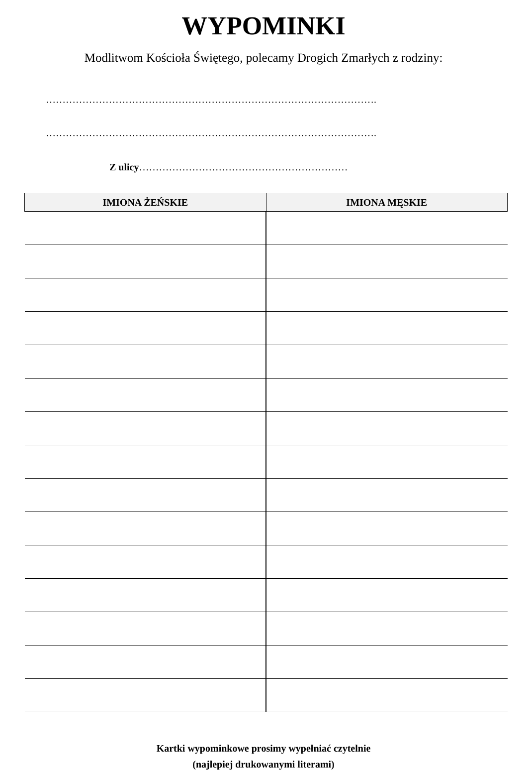WYPOMINKI
Modlitwom Kościoła Świętego, polecamy Drogich Zmarłych z rodziny:
……………………………………………………………………………………….
……………………………………………………………………………………….
Z ulicy………………………………………………………
| IMIONA ŻEŃSKIE | IMIONA MĘSKIE |
| --- | --- |
Kartki wypominkowe prosimy wypełniać czytelnie
(najlepiej drukowanymi literami)